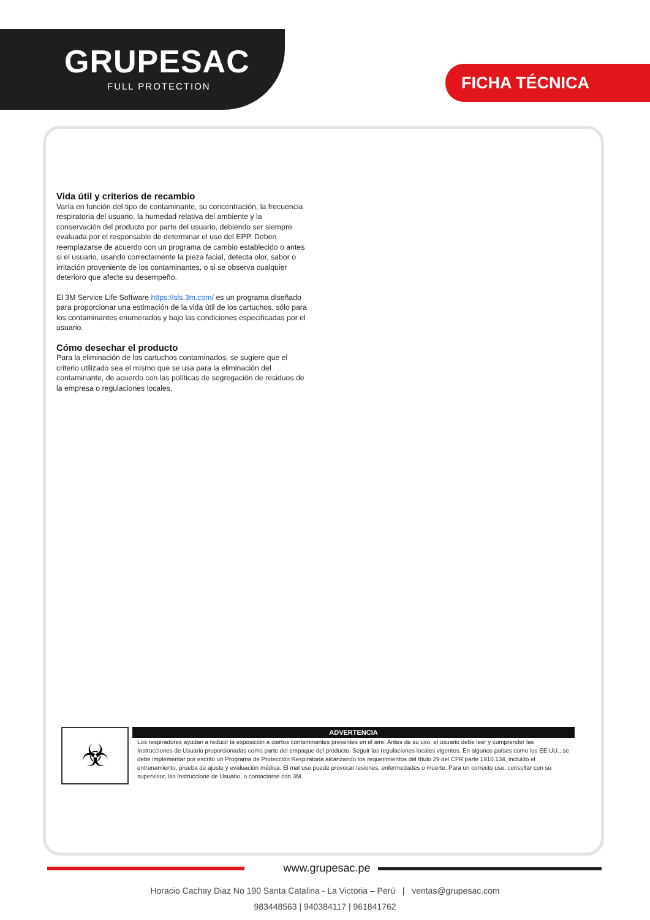GRUPESAC
FULL PROTECTION
FICHA TÉCNICA
Vida útil y criterios de recambio
Varía en función del tipo de contaminante, su concentración, la frecuencia respiratoria del usuario, la humedad relativa del ambiente y la conservación del producto por parte del usuario, debiendo ser siempre evaluada por el responsable de determinar el uso del EPP. Deben reemplazarse de acuerdo con un programa de cambio establecido o antes si el usuario, usando correctamente la pieza facial, detecta olor, sabor o irritación proveniente de los contaminantes, o si se observa cualquier deterioro que afecte su desempeño.
El 3M Service Life Software https://sls.3m.com/ es un programa diseñado para proporcionar una estimación de la vida útil de los cartuchos, sólo para los contaminantes enumerados y bajo las condiciones especificadas por el usuario.
Cómo desechar el producto
Para la eliminación de los cartuchos contaminados, se sugiere que el criterio utilizado sea el mismo que se usa para la eliminación del contaminante, de acuerdo con las políticas de segregación de residuos de la empresa o regulaciones locales.
☣
ADVERTENCIA
Los respiradores ayudan a reducir la exposición a ciertos contaminantes presentes en el aire. Antes de su uso, el usuario debe leer y comprender las Instrucciones de Usuario proporcionadas como parte del empaque del producto. Seguir las regulaciones locales vigentes. En algunos países como los EE.UU., se debe implementar por escrito un Programa de Protección Respiratoria alcanzando los requerimientos del título 29 del CFR parte 1910.134, incluido el entrenamiento, prueba de ajuste y evaluación médica. El mal uso puede provocar lesiones, enfermedades o muerte. Para un correcto uso, consultar con su supervisor, las Instruccione de Usuario, o contactarse con 3M.
www.grupesac.pe
Horacio Cachay Diaz No 190 Santa Catalina - La Victoria – Perú | ventas@grupesac.com
983448563 | 940384117 | 961841762